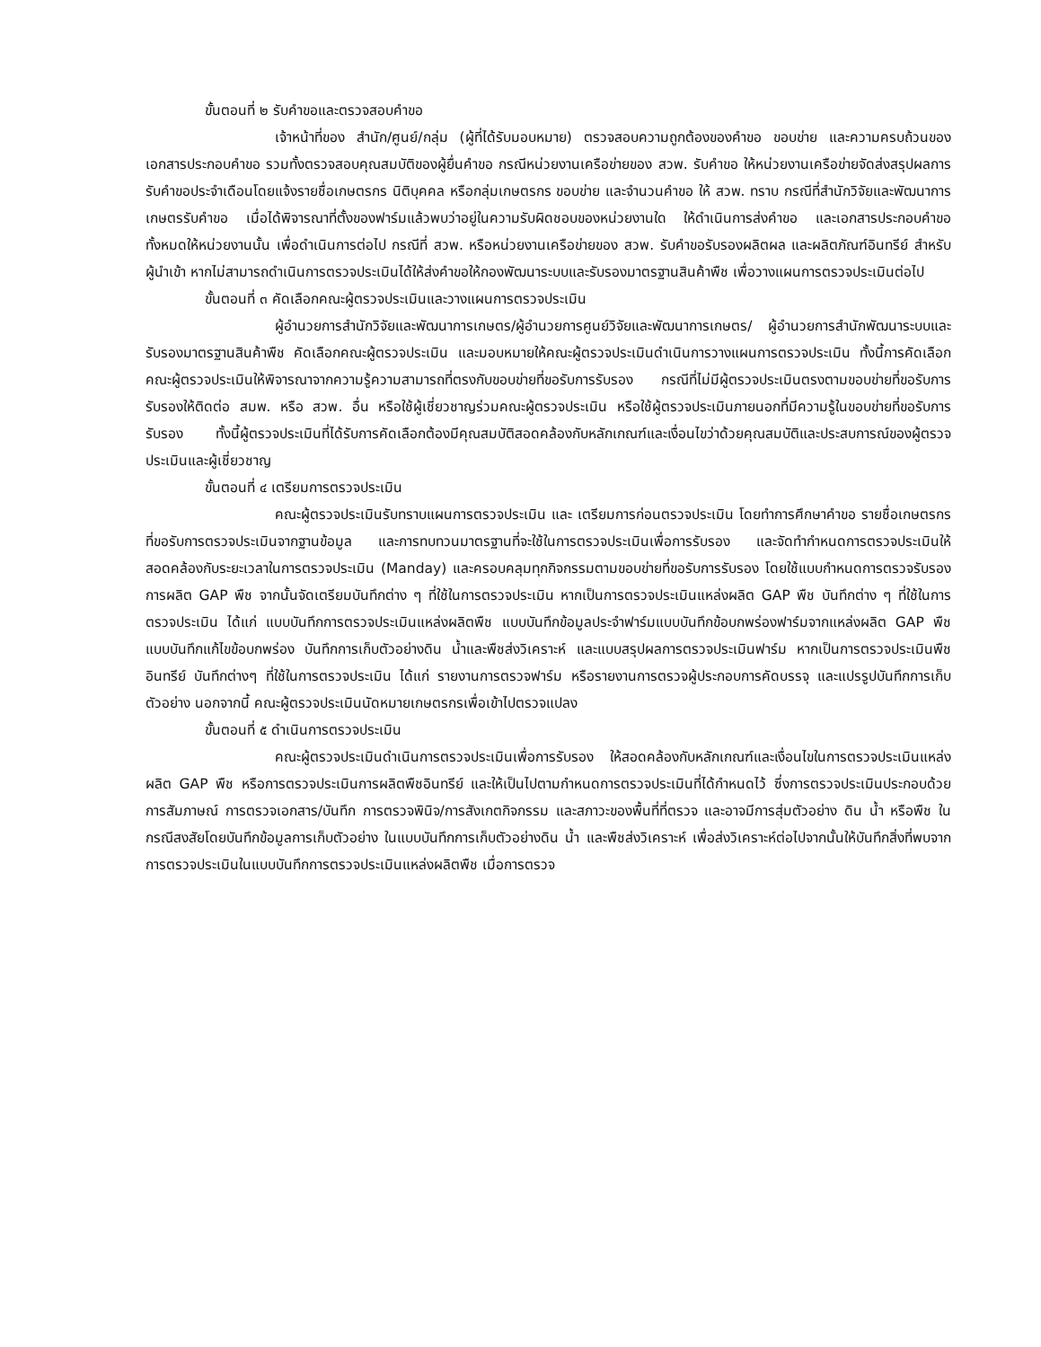ขั้นตอนที่ ๒ รับคำขอและตรวจสอบคำขอ
เจ้าหน้าที่ของ สำนัก/ศูนย์/กลุ่ม (ผู้ที่ได้รับมอบหมาย) ตรวจสอบความถูกต้องของคำขอ ขอบข่าย และความครบถ้วนของเอกสารประกอบคำขอ รวมทั้งตรวจสอบคุณสมบัติของผู้ยื่นคำขอ กรณีหน่วยงานเครือข่ายของ สวพ. รับคำขอ ให้หน่วยงานเครือข่ายจัดส่งสรุปผลการรับคำขอประจำเดือนโดยแจ้งรายชื่อเกษตรกร นิติบุคคล หรือกลุ่มเกษตรกร ขอบข่าย และจำนวนคำขอ ให้ สวพ. ทราบ กรณีที่สำนักวิจัยและพัฒนาการเกษตรรับคำขอ เมื่อได้พิจารณาที่ตั้งของฟาร์มแล้วพบว่าอยู่ในความรับผิดชอบของหน่วยงานใด ให้ดำเนินการส่งคำขอ และเอกสารประกอบคำขอทั้งหมดให้หน่วยงานนั้น เพื่อดำเนินการต่อไป กรณีที่ สวพ. หรือหน่วยงานเครือข่ายของ สวพ. รับคำขอรับรองผลิตผล และผลิตภัณฑ์อินทรีย์ สำหรับผู้นำเข้า หากไม่สามารถดำเนินการตรวจประเมินได้ให้ส่งคำขอให้กองพัฒนาระบบและรับรองมาตรฐานสินค้าพืช เพื่อวางแผนการตรวจประเมินต่อไป
ขั้นตอนที่ ๓ คัดเลือกคณะผู้ตรวจประเมินและวางแผนการตรวจประเมิน
ผู้อำนวยการสำนักวิจัยและพัฒนาการเกษตร/ผู้อำนวยการศูนย์วิจัยและพัฒนาการเกษตร/ ผู้อำนวยการสำนักพัฒนาระบบและรับรองมาตรฐานสินค้าพืช คัดเลือกคณะผู้ตรวจประเมิน และมอบหมายให้คณะผู้ตรวจประเมินดำเนินการวางแผนการตรวจประเมิน ทั้งนี้การคัดเลือกคณะผู้ตรวจประเมินให้พิจารณาจากความรู้ความสามารถที่ตรงกับขอบข่ายที่ขอรับการรับรอง กรณีที่ไม่มีผู้ตรวจประเมินตรงตามขอบข่ายที่ขอรับการรับรองให้ติดต่อ สมพ. หรือ สวพ. อื่น หรือใช้ผู้เชี่ยวชาญร่วมคณะผู้ตรวจประเมิน หรือใช้ผู้ตรวจประเมินภายนอกที่มีความรู้ในขอบข่ายที่ขอรับการรับรอง ทั้งนี้ผู้ตรวจประเมินที่ได้รับการคัดเลือกต้องมีคุณสมบัติสอดคล้องกับหลักเกณฑ์และเงื่อนไขว่าด้วยคุณสมบัติและประสบการณ์ของผู้ตรวจประเมินและผู้เชี่ยวชาญ
ขั้นตอนที่ ๔ เตรียมการตรวจประเมิน
คณะผู้ตรวจประเมินรับทราบแผนการตรวจประเมิน และ เตรียมการก่อนตรวจประเมิน โดยทำการศึกษาคำขอ รายชื่อเกษตรกรที่ขอรับการตรวจประเมินจากฐานข้อมูล และการทบทวนมาตรฐานที่จะใช้ในการตรวจประเมินเพื่อการรับรอง และจัดทำกำหนดการตรวจประเมินให้สอดคล้องกับระยะเวลาในการตรวจประเมิน (Manday) และครอบคลุมทุกกิจกรรมตามขอบข่ายที่ขอรับการรับรอง โดยใช้แบบกำหนดการตรวจรับรองการผลิต GAP พืช จากนั้นจัดเตรียมบันทึกต่าง ๆ ที่ใช้ในการตรวจประเมิน หากเป็นการตรวจประเมินแหล่งผลิต GAP พืช บันทึกต่าง ๆ ที่ใช้ในการตรวจประเมิน ได้แก่ แบบบันทึกการตรวจประเมินแหล่งผลิตพืช แบบบันทึกข้อมูลประจำฟาร์มแบบบันทึกข้อบกพร่องฟาร์มจากแหล่งผลิต GAP พืช แบบบันทึกแก้ไขข้อบกพร่อง บันทึกการเก็บตัวอย่างดิน น้ำและพืชส่งวิเคราะห์ และแบบสรุปผลการตรวจประเมินฟาร์ม หากเป็นการตรวจประเมินพืชอินทรีย์ บันทึกต่างๆ ที่ใช้ในการตรวจประเมิน ได้แก่ รายงานการตรวจฟาร์ม หรือรายงานการตรวจผู้ประกอบการคัดบรรจุ และแปรรูปบันทึกการเก็บตัวอย่าง นอกจากนี้ คณะผู้ตรวจประเมินนัดหมายเกษตรกรเพื่อเข้าไปตรวจแปลง
ขั้นตอนที่ ๕ ดำเนินการตรวจประเมิน
คณะผู้ตรวจประเมินดำเนินการตรวจประเมินเพื่อการรับรอง ให้สอดคล้องกับหลักเกณฑ์และเงื่อนไขในการตรวจประเมินแหล่งผลิต GAP พืช หรือการตรวจประเมินการผลิตพืชอินทรีย์ และให้เป็นไปตามกำหนดการตรวจประเมินที่ได้กำหนดไว้ ซึ่งการตรวจประเมินประกอบด้วย การสัมภาษณ์ การตรวจเอกสาร/บันทึก การตรวจพินิจ/การสังเกตกิจกรรม และสภาวะของพื้นที่ที่ตรวจ และอาจมีการสุ่มตัวอย่าง ดิน น้ำ หรือพืช ในกรณีสงสัยโดยบันทึกข้อมูลการเก็บตัวอย่าง ในแบบบันทึกการเก็บตัวอย่างดิน น้ำ และพืชส่งวิเคราะห์ เพื่อส่งวิเคราะห์ต่อไปจากนั้นให้บันทึกสิ่งที่พบจากการตรวจประเมินในแบบบันทึกการตรวจประเมินแหล่งผลิตพืช เมื่อการตรวจ